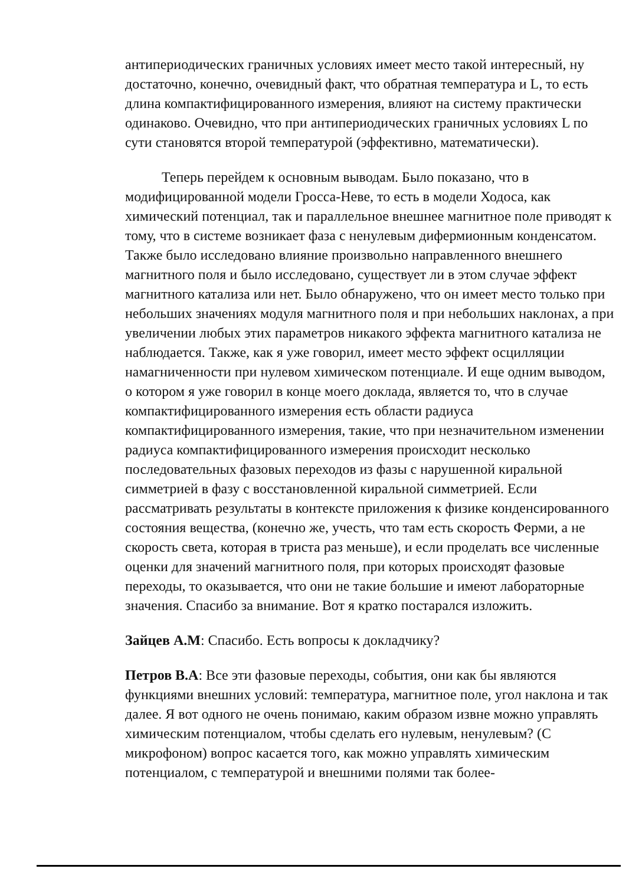антипериодических граничных условиях имеет место такой интересный, ну достаточно, конечно, очевидный факт, что обратная температура и L, то есть длина компактифицированного измерения, влияют на систему практически одинаково. Очевидно, что при антипериодических граничных условиях L по сути становятся второй температурой (эффективно, математически).
Теперь перейдем к основным выводам. Было показано, что в модифицированной модели Гросса-Неве, то есть в модели Ходоса, как химический потенциал, так и параллельное внешнее магнитное поле приводят к тому, что в системе возникает фаза с ненулевым дифермионным конденсатом. Также было исследовано влияние произвольно направленного внешнего магнитного поля и было исследовано, существует ли в этом случае эффект магнитного катализа или нет. Было обнаружено, что он имеет место только при небольших значениях модуля магнитного поля и при небольших наклонах, а при увеличении любых этих параметров никакого эффекта магнитного катализа не наблюдается. Также, как я уже говорил, имеет место эффект осцилляции намагниченности при нулевом химическом потенциале. И еще одним выводом, о котором я уже говорил в конце моего доклада, является то, что в случае компактифицированного измерения есть области радиуса компактифицированного измерения, такие, что при незначительном изменении радиуса компактифицированного измерения происходит несколько последовательных фазовых переходов из фазы с нарушенной киральной симметрией в фазу с восстановленной киральной симметрией. Если рассматривать результаты в контексте приложения к физике конденсированного состояния вещества, (конечно же, учесть, что там есть скорость Ферми, а не скорость света, которая в триста раз меньше), и если проделать все численные оценки для значений магнитного поля, при которых происходят фазовые переходы, то оказывается, что они не такие большие и имеют лабораторные значения. Спасибо за внимание. Вот я кратко постарался изложить.
Зайцев А.М: Спасибо. Есть вопросы к докладчику?
Петров В.А: Все эти фазовые переходы, события, они как бы являются функциями внешних условий: температура, магнитное поле, угол наклона и так далее. Я вот одного не очень понимаю, каким образом извне можно управлять химическим потенциалом, чтобы сделать его нулевым, ненулевым? (С микрофоном) вопрос касается того, как можно управлять химическим потенциалом, с температурой и внешними полями так более-